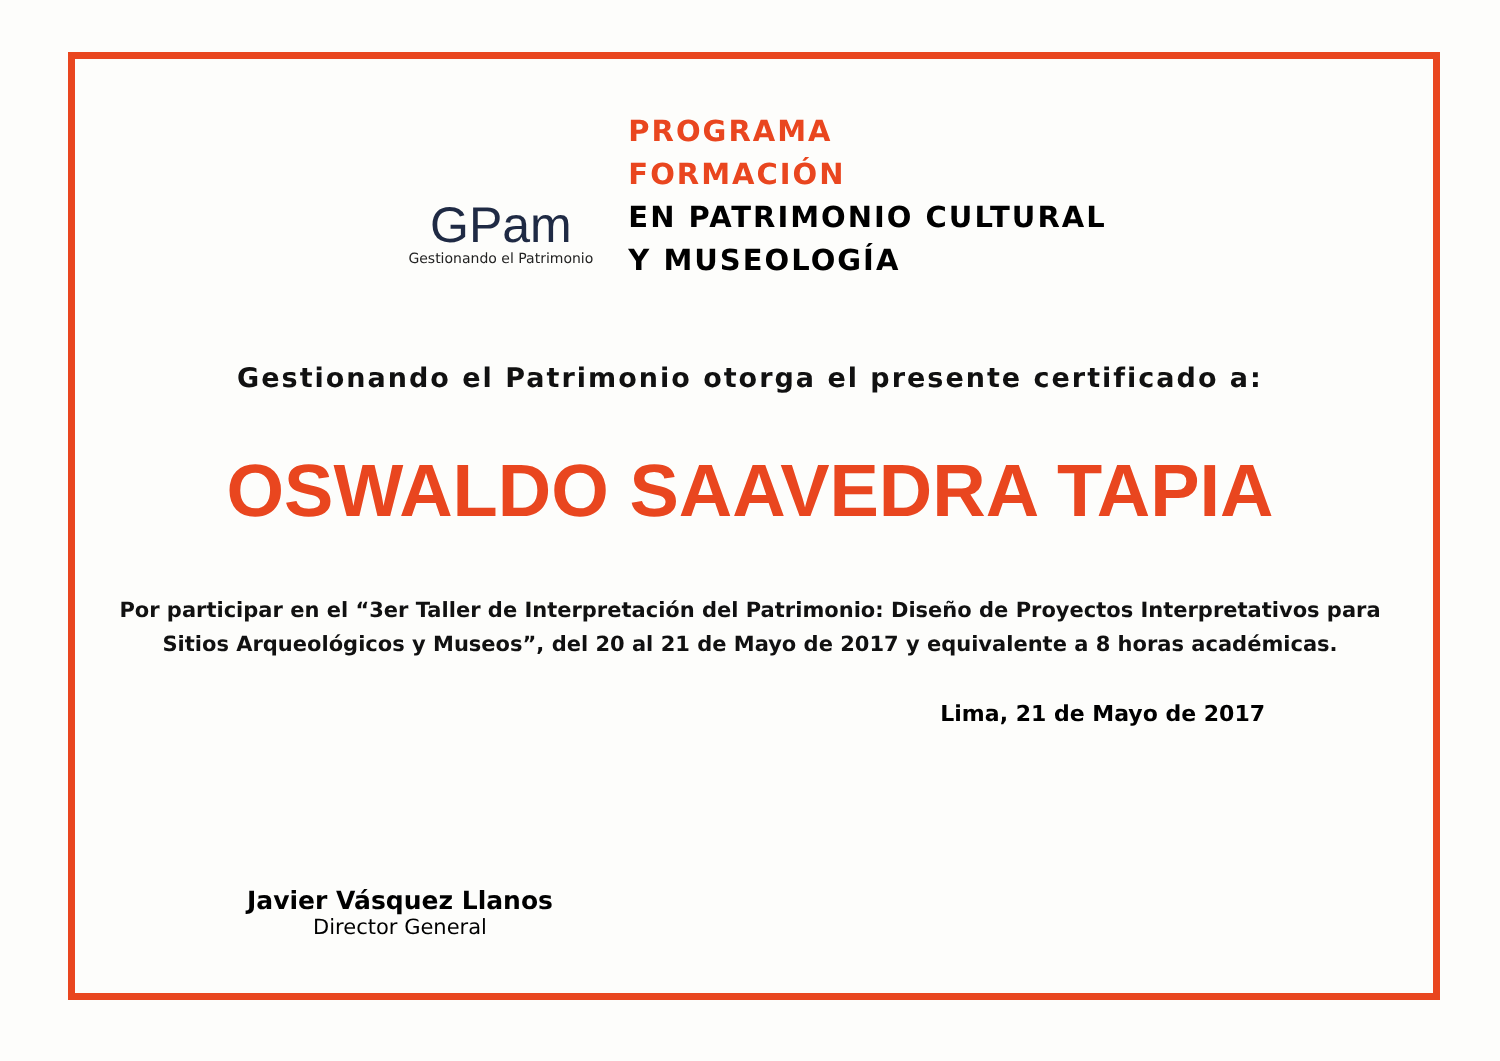GPam
Gestionando el Patrimonio
PROGRAMA
FORMACIÓN
EN PATRIMONIO CULTURAL
Y MUSEOLOGÍA
Gestionando el Patrimonio otorga el presente certificado a:
OSWALDO SAAVEDRA TAPIA
Por participar en el “3er Taller de Interpretación del Patrimonio: Diseño de Proyectos Interpretativos para Sitios Arqueológicos y Museos”, del 20 al 21 de Mayo de 2017 y equivalente a 8 horas académicas.
Lima, 21 de Mayo de 2017
Javier Vásquez Llanos
Director General